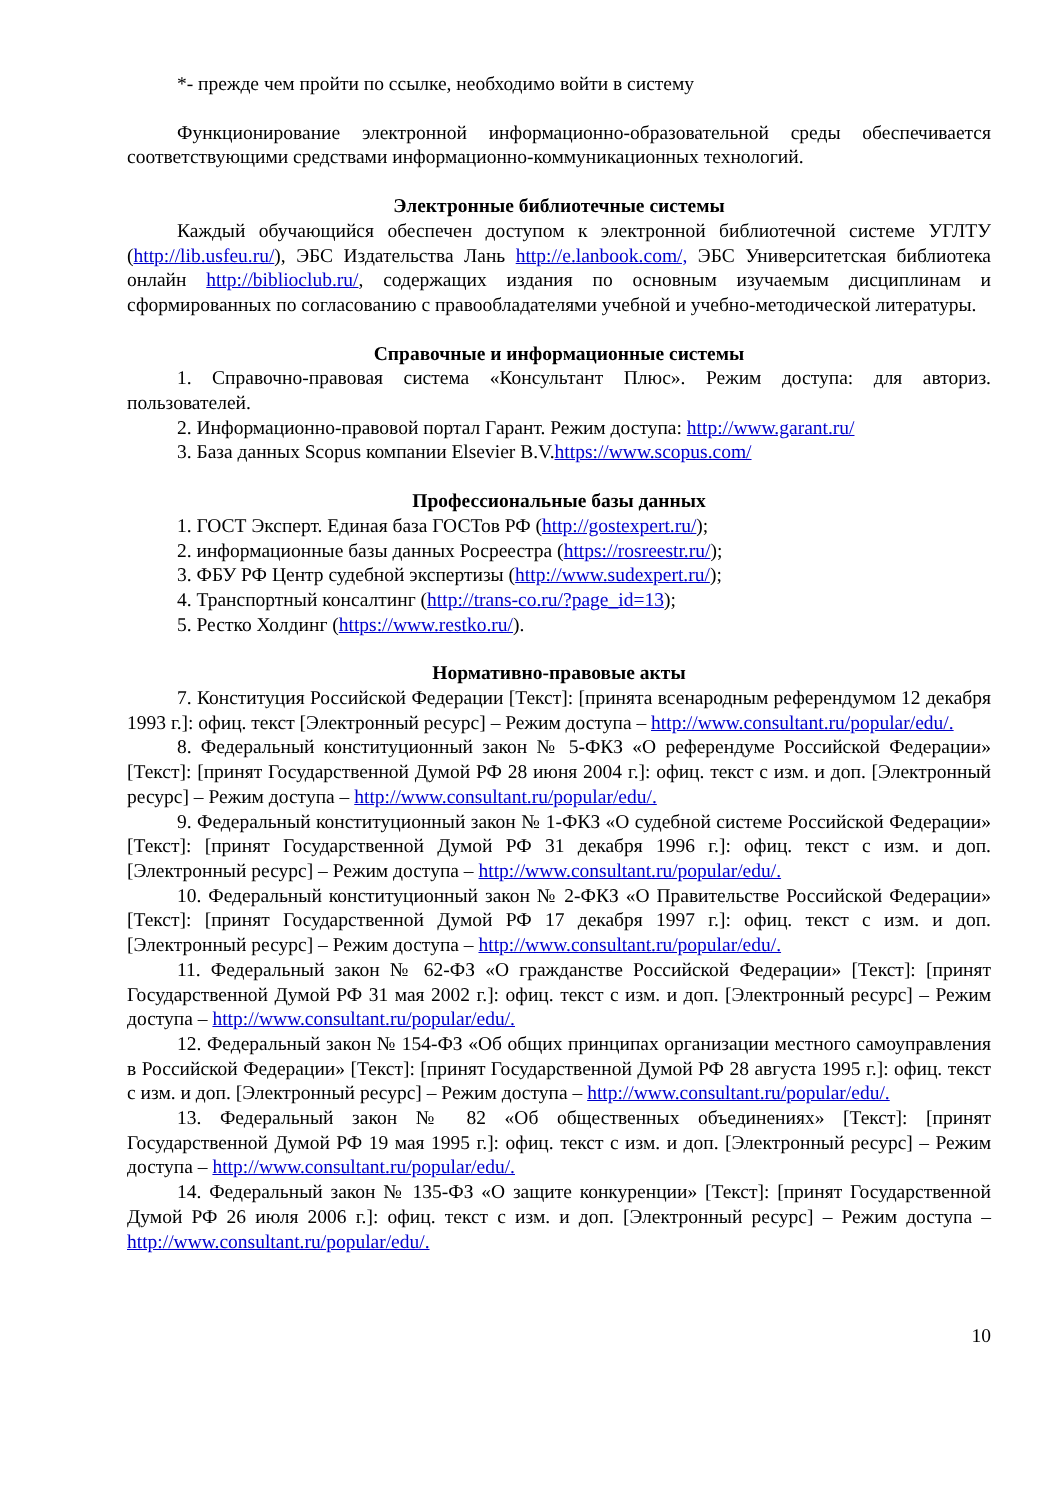*- прежде чем пройти по ссылке, необходимо войти в систему
Функционирование электронной информационно-образовательной среды обеспечивается соответствующими средствами информационно-коммуникационных технологий.
Электронные библиотечные системы
Каждый обучающийся обеспечен доступом к электронной библиотечной системе УГЛТУ (http://lib.usfeu.ru/), ЭБС Издательства Лань http://e.lanbook.com/, ЭБС Университетская библиотека онлайн http://biblioclub.ru/, содержащих издания по основным изучаемым дисциплинам и сформированных по согласованию с правообладателями учебной и учебно-методической литературы.
Справочные и информационные системы
1. Справочно-правовая система «Консультант Плюс». Режим доступа: для авториз. пользователей.
2. Информационно-правовой портал Гарант. Режим доступа: http://www.garant.ru/
3. База данных Scopus компании Elsevier B.V.https://www.scopus.com/
Профессиональные базы данных
1. ГОСТ Эксперт. Единая база ГОСТов РФ (http://gostexpert.ru/);
2. информационные базы данных Росреестра (https://rosreestr.ru/);
3. ФБУ РФ Центр судебной экспертизы (http://www.sudexpert.ru/);
4. Транспортный консалтинг (http://trans-co.ru/?page_id=13);
5. Рестко Холдинг (https://www.restko.ru/).
Нормативно-правовые акты
7. Конституция Российской Федерации [Текст]: [принята всенародным референдумом 12 декабря 1993 г.]: офиц. текст [Электронный ресурс] – Режим доступа – http://www.consultant.ru/popular/edu/.
8. Федеральный конституционный закон № 5-ФКЗ «О референдуме Российской Федерации» [Текст]: [принят Государственной Думой РФ 28 июня 2004 г.]: офиц. текст с изм. и доп. [Электронный ресурс] – Режим доступа – http://www.consultant.ru/popular/edu/.
9. Федеральный конституционный закон № 1-ФКЗ «О судебной системе Российской Федерации» [Текст]: [принят Государственной Думой РФ 31 декабря 1996 г.]: офиц. текст с изм. и доп. [Электронный ресурс] – Режим доступа – http://www.consultant.ru/popular/edu/.
10. Федеральный конституционный закон № 2-ФКЗ «О Правительстве Российской Федерации» [Текст]: [принят Государственной Думой РФ 17 декабря 1997 г.]: офиц. текст с изм. и доп. [Электронный ресурс] – Режим доступа – http://www.consultant.ru/popular/edu/.
11. Федеральный закон № 62-ФЗ «О гражданстве Российской Федерации» [Текст]: [принят Государственной Думой РФ 31 мая 2002 г.]: офиц. текст с изм. и доп. [Электронный ресурс] – Режим доступа – http://www.consultant.ru/popular/edu/.
12. Федеральный закон № 154-ФЗ «Об общих принципах организации местного самоуправления в Российской Федерации» [Текст]: [принят Государственной Думой РФ 28 августа 1995 г.]: офиц. текст с изм. и доп. [Электронный ресурс] – Режим доступа – http://www.consultant.ru/popular/edu/.
13. Федеральный закон № 82 «Об общественных объединениях» [Текст]: [принят Государственной Думой РФ 19 мая 1995 г.]: офиц. текст с изм. и доп. [Электронный ресурс] – Режим доступа – http://www.consultant.ru/popular/edu/.
14. Федеральный закон № 135-ФЗ «О защите конкуренции» [Текст]: [принят Государственной Думой РФ 26 июля 2006 г.]: офиц. текст с изм. и доп. [Электронный ресурс] – Режим доступа – http://www.consultant.ru/popular/edu/.
10